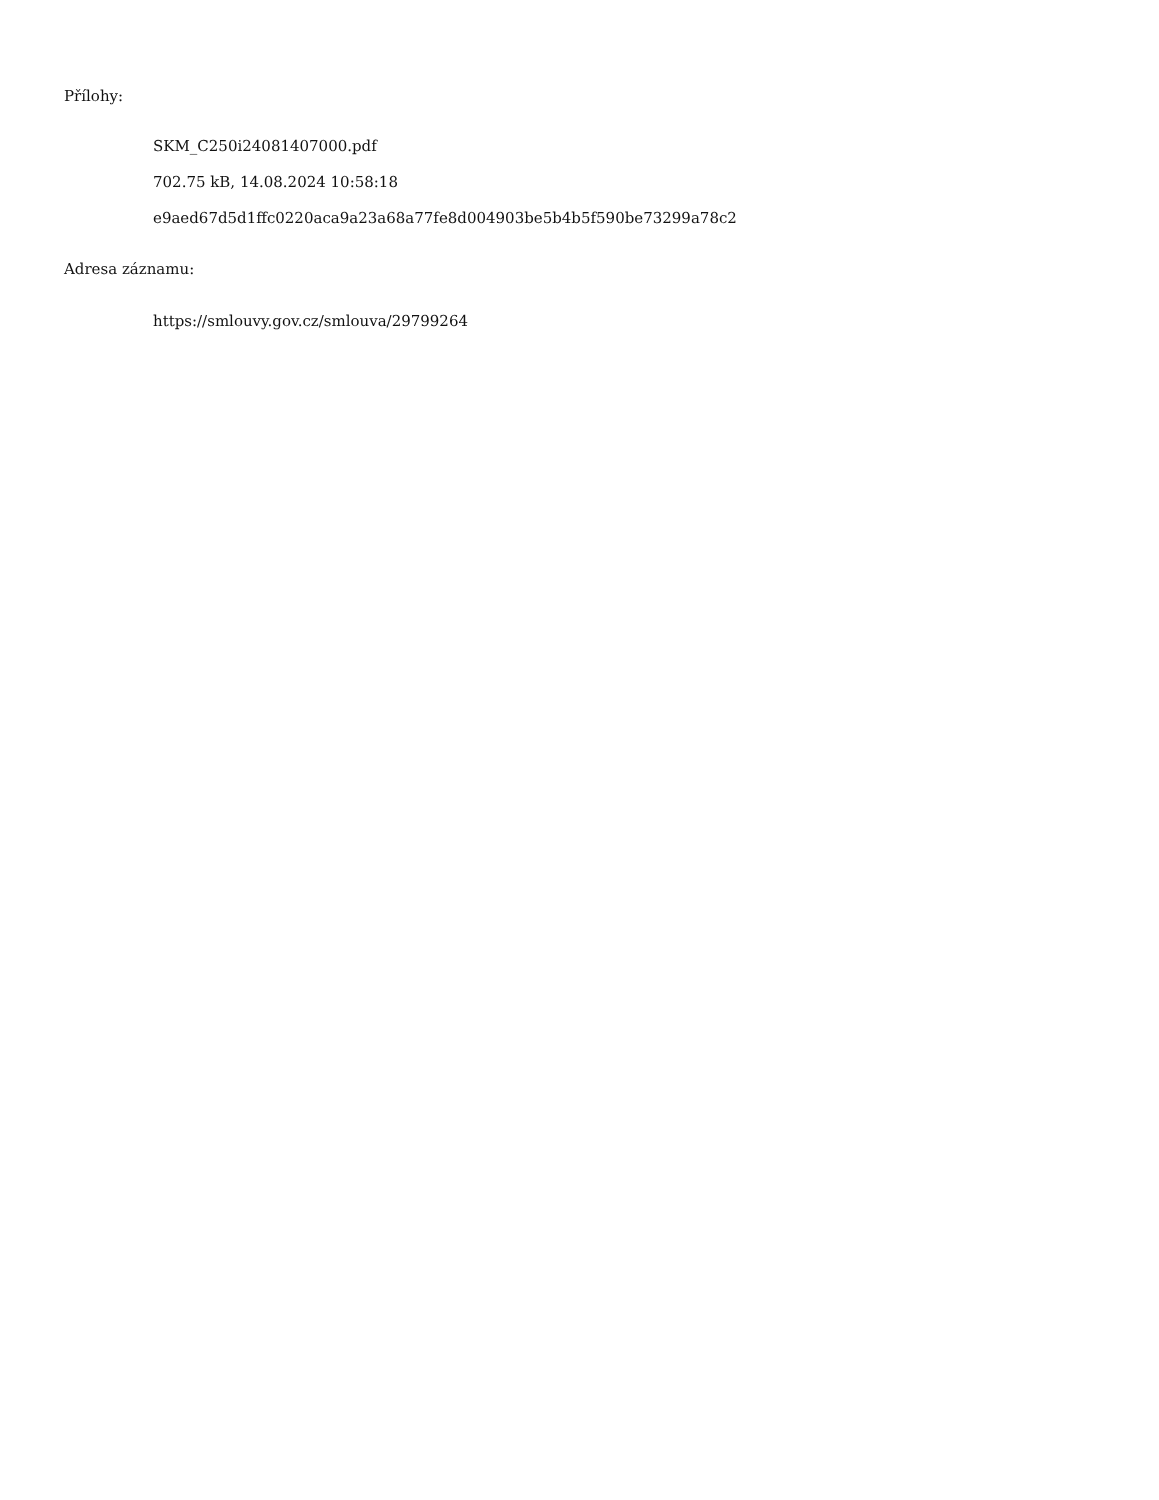Přílohy:
SKM_C250i24081407000.pdf
702.75 kB, 14.08.2024 10:58:18
e9aed67d5d1ffc0220aca9a23a68a77fe8d004903be5b4b5f590be73299a78c2
Adresa záznamu:
https://smlouvy.gov.cz/smlouva/29799264